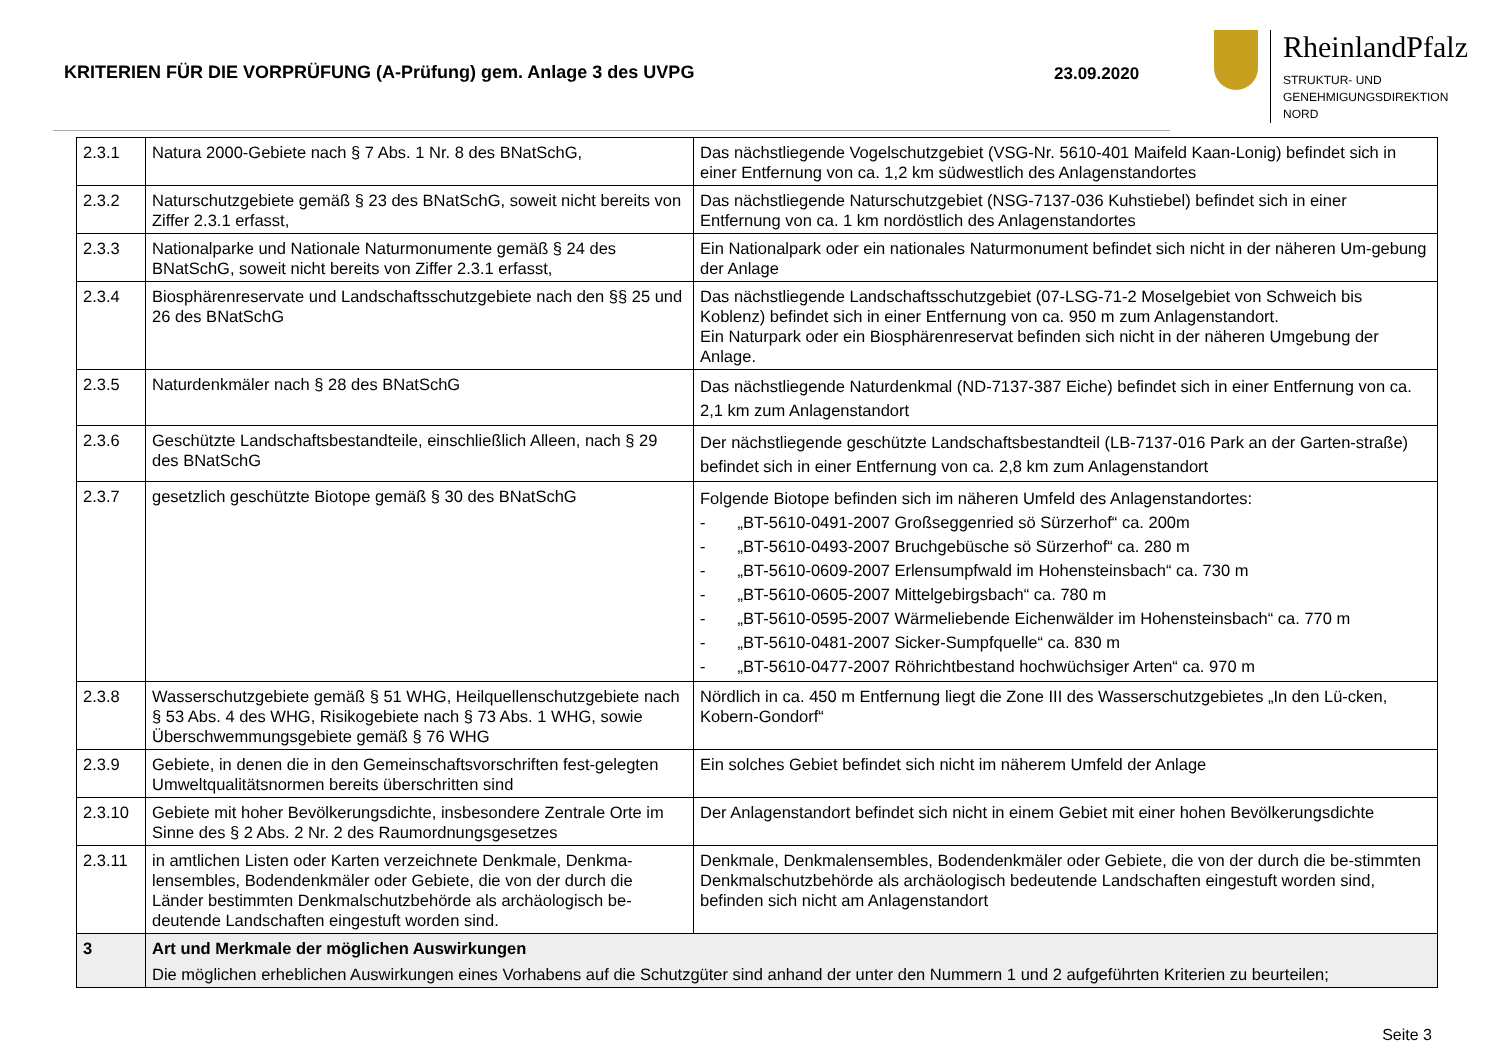KRITERIEN FÜR DIE VORPRÜFUNG (A-Prüfung) gem. Anlage 3 des UVPG 23.09.2020
RheinlandPfalz
STRUKTUR- UND
GENEHMIGUNGSDIREKTION
NORD
| 2.3.1 | Natura 2000-Gebiete nach § 7 Abs. 1 Nr. 8 des BNatSchG, | Das nächstliegende Vogelschutzgebiet (VSG-Nr. 5610-401 Maifeld Kaan-Lonig) befindet sich in einer Entfernung von ca. 1,2 km südwestlich des Anlagenstandortes |
| 2.3.2 | Naturschutzgebiete gemäß § 23 des BNatSchG, soweit nicht bereits von Ziffer 2.3.1 erfasst, | Das nächstliegende Naturschutzgebiet (NSG-7137-036 Kuhstiebel) befindet sich in einer Entfernung von ca. 1 km nordöstlich des Anlagenstandortes |
| 2.3.3 | Nationalparke und Nationale Naturmonumente gemäß § 24 des BNatSchG, soweit nicht bereits von Ziffer 2.3.1 erfasst, | Ein Nationalpark oder ein nationales Naturmonument befindet sich nicht in der näheren Um-gebung der Anlage |
| 2.3.4 | Biosphärenreservate und Landschaftsschutzgebiete nach den §§ 25 und 26 des BNatSchG | Das nächstliegende Landschaftsschutzgebiet (07-LSG-71-2 Moselgebiet von Schweich bis Koblenz) befindet sich in einer Entfernung von ca. 950 m zum Anlagenstandort. Ein Naturpark oder ein Biosphärenreservat befinden sich nicht in der näheren Umgebung der Anlage. |
| 2.3.5 | Naturdenkmäler nach § 28 des BNatSchG | Das nächstliegende Naturdenkmal (ND-7137-387 Eiche) befindet sich in einer Entfernung von ca. 2,1 km zum Anlagenstandort |
| 2.3.6 | Geschützte Landschaftsbestandteile, einschließlich Alleen, nach § 29 des BNatSchG | Der nächstliegende geschützte Landschaftsbestandteil (LB-7137-016 Park an der Garten-straße) befindet sich in einer Entfernung von ca. 2,8 km zum Anlagenstandort |
| 2.3.7 | gesetzlich geschützte Biotope gemäß § 30 des BNatSchG | Folgende Biotope befinden sich im näheren Umfeld des Anlagenstandortes: - „BT-5610-0491-2007 Großseggenried sö Sürzerhof“ ca. 200m - „BT-5610-0493-2007 Bruchgebüsche sö Sürzerhof“ ca. 280 m - „BT-5610-0609-2007 Erlensumpfwald im Hohensteinsbach“ ca. 730 m - „BT-5610-0605-2007 Mittelgebirgsbach“ ca. 780 m - „BT-5610-0595-2007 Wärmeliebende Eichenwälder im Hohensteinsbach“ ca. 770 m - „BT-5610-0481-2007 Sicker-Sumpfquelle“ ca. 830 m - „BT-5610-0477-2007 Röhrichtbestand hochwüchsiger Arten“ ca. 970 m |
| 2.3.8 | Wasserschutzgebiete gemäß § 51 WHG, Heilquellenschutzgebiete nach § 53 Abs. 4 des WHG, Risikogebiete nach § 73 Abs. 1 WHG, sowie Überschwemmungsgebiete gemäß § 76 WHG | Nördlich in ca. 450 m Entfernung liegt die Zone III des Wasserschutzgebietes „In den Lü-cken, Kobern-Gondorf“ |
| 2.3.9 | Gebiete, in denen die in den Gemeinschaftsvorschriften fest-gelegten Umweltqualitätsnormen bereits überschritten sind | Ein solches Gebiet befindet sich nicht im näherem Umfeld der Anlage |
| 2.3.10 | Gebiete mit hoher Bevölkerungsdichte, insbesondere Zentrale Orte im Sinne des § 2 Abs. 2 Nr. 2 des Raumordnungsgesetzes | Der Anlagenstandort befindet sich nicht in einem Gebiet mit einer hohen Bevölkerungsdichte |
| 2.3.11 | in amtlichen Listen oder Karten verzeichnete Denkmale, Denkma-lensembles, Bodendenkmäler oder Gebiete, die von der durch die Länder bestimmten Denkmalschutzbehörde als archäologisch be-deutende Landschaften eingestuft worden sind. | Denkmale, Denkmalensembles, Bodendenkmäler oder Gebiete, die von der durch die be-stimmten Denkmalschutzbehörde als archäologisch bedeutende Landschaften eingestuft worden sind, befinden sich nicht am Anlagenstandort |
| 3 | Art und Merkmale der möglichen Auswirkungen Die möglichen erheblichen Auswirkungen eines Vorhabens auf die Schutzgüter sind anhand der unter den Nummern 1 und 2 aufgeführten Kriterien zu beurteilen; | |
Seite 3